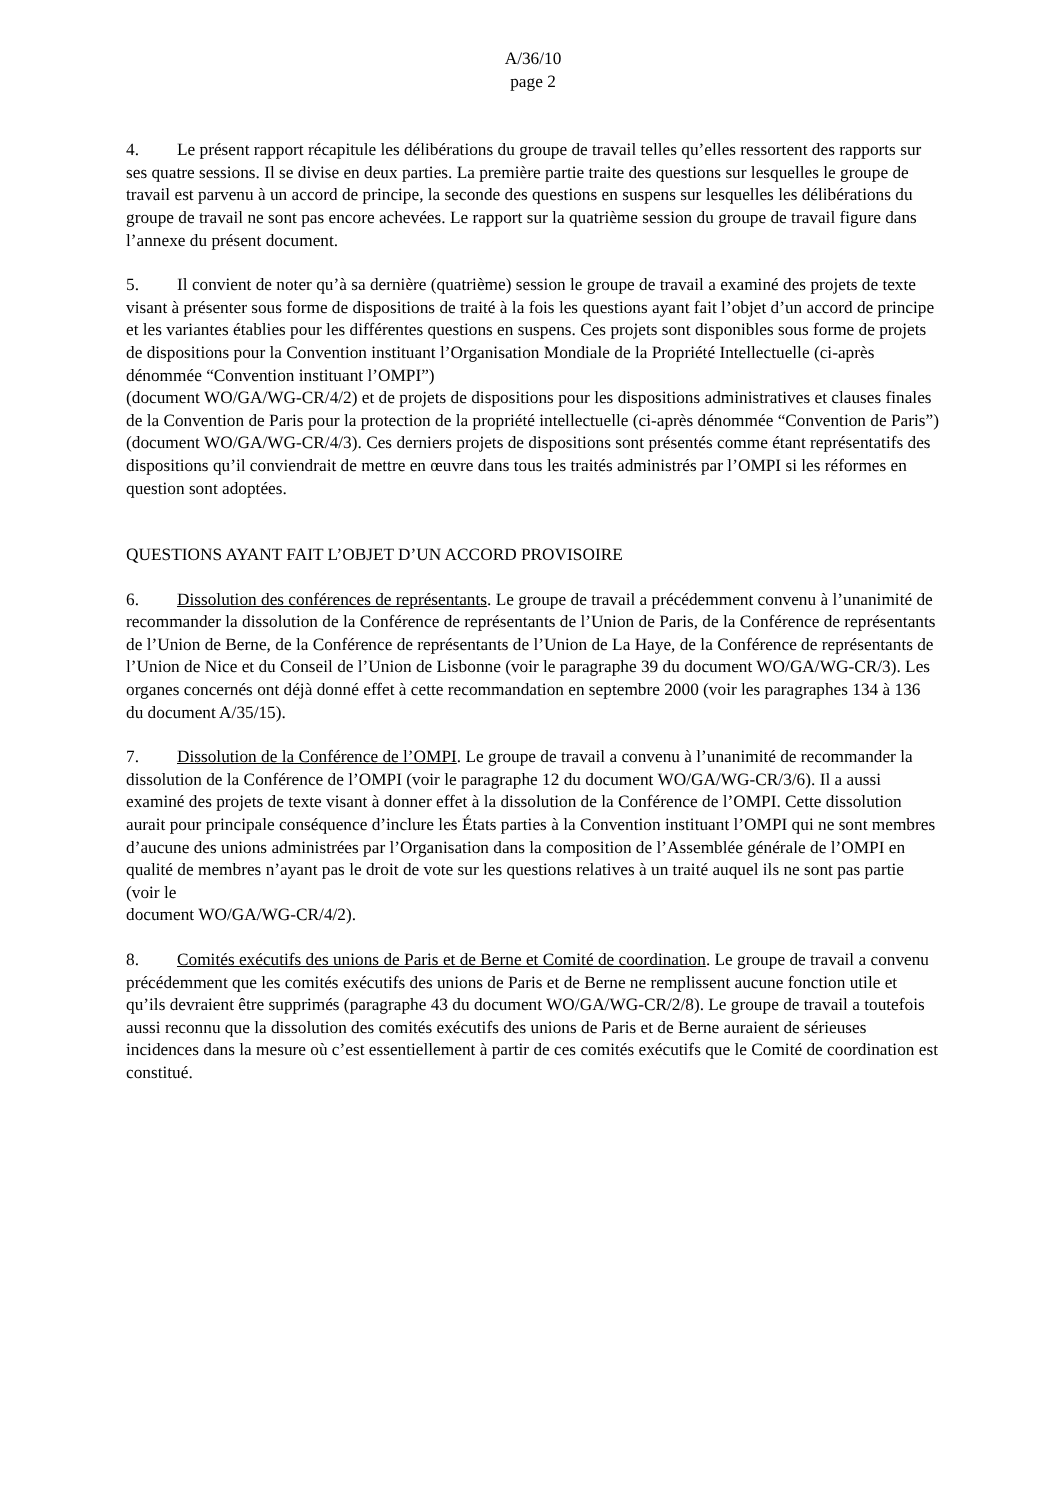A/36/10
page 2
4. Le présent rapport récapitule les délibérations du groupe de travail telles qu’elles ressortent des rapports sur ses quatre sessions. Il se divise en deux parties. La première partie traite des questions sur lesquelles le groupe de travail est parvenu à un accord de principe, la seconde des questions en suspens sur lesquelles les délibérations du groupe de travail ne sont pas encore achevées. Le rapport sur la quatrième session du groupe de travail figure dans l’annexe du présent document.
5. Il convient de noter qu’à sa dernière (quatrième) session le groupe de travail a examiné des projets de texte visant à présenter sous forme de dispositions de traité à la fois les questions ayant fait l’objet d’un accord de principe et les variantes établies pour les différentes questions en suspens. Ces projets sont disponibles sous forme de projets de dispositions pour la Convention instituant l’Organisation Mondiale de la Propriété Intellectuelle (ci-après dénommée “Convention instituant l’OMPI”)
(document WO/GA/WG-CR/4/2) et de projets de dispositions pour les dispositions administratives et clauses finales de la Convention de Paris pour la protection de la propriété intellectuelle (ci-après dénommée “Convention de Paris”) (document WO/GA/WG-CR/4/3). Ces derniers projets de dispositions sont présentés comme étant représentatifs des dispositions qu’il conviendrait de mettre en œuvre dans tous les traités administrés par l’OMPI si les réformes en question sont adoptées.
QUESTIONS AYANT FAIT L’OBJET D’UN ACCORD PROVISOIRE
6. Dissolution des conférences de représentants. Le groupe de travail a précédemment convenu à l’unanimité de recommander la dissolution de la Conférence de représentants de l’Union de Paris, de la Conférence de représentants de l’Union de Berne, de la Conférence de représentants de l’Union de La Haye, de la Conférence de représentants de l’Union de Nice et du Conseil de l’Union de Lisbonne (voir le paragraphe 39 du document WO/GA/WG-CR/3). Les organes concernés ont déjà donné effet à cette recommandation en septembre 2000 (voir les paragraphes 134 à 136 du document A/35/15).
7. Dissolution de la Conférence de l’OMPI. Le groupe de travail a convenu à l’unanimité de recommander la dissolution de la Conférence de l’OMPI (voir le paragraphe 12 du document WO/GA/WG-CR/3/6). Il a aussi examiné des projets de texte visant à donner effet à la dissolution de la Conférence de l’OMPI. Cette dissolution aurait pour principale conséquence d’inclure les États parties à la Convention instituant l’OMPI qui ne sont membres d’aucune des unions administrées par l’Organisation dans la composition de l’Assemblée générale de l’OMPI en qualité de membres n’ayant pas le droit de vote sur les questions relatives à un traité auquel ils ne sont pas partie (voir le
document WO/GA/WG-CR/4/2).
8. Comités exécutifs des unions de Paris et de Berne et Comité de coordination. Le groupe de travail a convenu précédemment que les comités exécutifs des unions de Paris et de Berne ne remplissent aucune fonction utile et qu’ils devraient être supprimés (paragraphe 43 du document WO/GA/WG-CR/2/8). Le groupe de travail a toutefois aussi reconnu que la dissolution des comités exécutifs des unions de Paris et de Berne auraient de sérieuses incidences dans la mesure où c’est essentiellement à partir de ces comités exécutifs que le Comité de coordination est constitué.